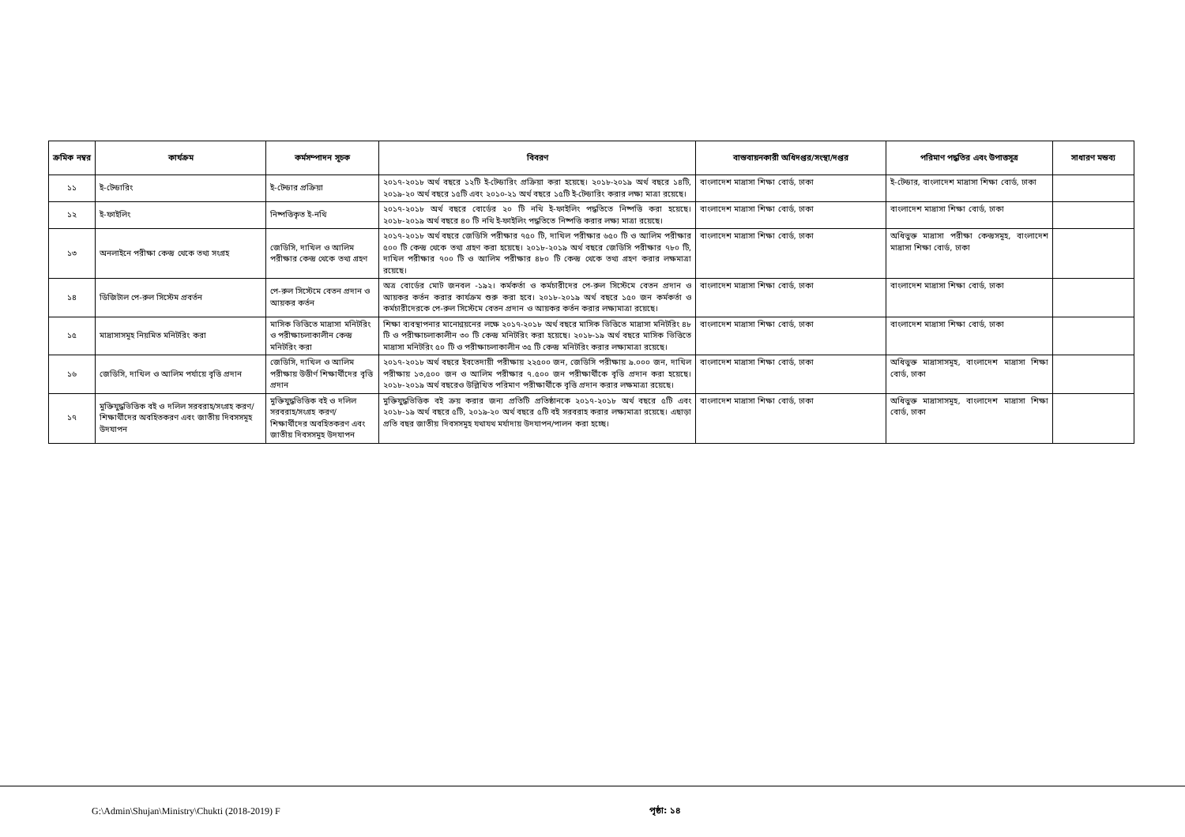| ক্রমিক নম্বর | কার্যক্রম | কর্মসম্পাদন সূচক | বিবরণ | বাস্তবায়নকারী অধিদপ্তর/সংস্থা/দপ্তর | পরিমাণ পদ্ধতির এবং উপাত্তসূত্র | সাধারণ মন্তব্য |
| --- | --- | --- | --- | --- | --- | --- |
| ১১ | ই-টেন্ডারিং | ই-টেন্ডার প্রক্রিয়া | ২০১৭-২০১৮ অর্থ বছরে ১২টি ই-টেন্ডারিং প্রক্রিয়া করা হয়েছে। ২০১৮-২০১৯ অর্থ বছরে ১৪টি, ২০১৯-২০ অর্থ বছরে ১৫টি এবং ২০১০-২১ অর্থ বছরে ১৫টি ই-টেন্ডারিং করার লক্ষ্য মাত্রা রয়েছে। | বাংলাদেশ মাদ্রাসা শিক্ষা বোর্ড, ঢাকা | ই-টেন্ডার, বাংলাদেশ মাদ্রাসা শিক্ষা বোর্ড, ঢাকা | |
| ১২ | ই-ফাইলিং | নিষ্পত্তিকৃত ই-নথি | ২০১৭-২০১৮ অর্থ বছরে বোর্ডের ২০ টি নথি ই-ফাইলিং পদ্ধতিতে নিষ্পত্তি করা হয়েছে। ২০১৮-২০১৯ অর্থ বছরে ৪০ টি নথি ই-ফাইলিং পদ্ধতিতে নিষ্পত্তি করার লক্ষ্য মাত্রা রয়েছে। | বাংলাদেশ মাদ্রাসা শিক্ষা বোর্ড, ঢাকা | বাংলাদেশ মাদ্রাসা শিক্ষা বোর্ড, ঢাকা | |
| ১৩ | অনলাইনে পরীক্ষা কেন্দ্র থেকে তথ্য সংগ্রহ | জেডিসি, দাখিল ও আলিম পরীক্ষার কেন্দ্র থেকে তথ্য গ্রহণ | ২০১৭-২০১৮ অর্থ বছরে জেডিসি পরীক্ষার ৭৫০ টি, দাখিল পরীক্ষার ৬৫০ টি ও আলিম পরীক্ষার ৫০০ টি কেন্দ্র থেকে তথ্য গ্রহণ করা হয়েছে। ২০১৮-২০১৯ অর্থ বছরে জেডিসি পরীক্ষার ৭৮০ টি, দাখিল পরীক্ষার ৭০০ টি ও আলিম পরীক্ষার ৪৮০ টি কেন্দ্র থেকে তথ্য গ্রহণ করার লক্ষমাত্রা রয়েছে। | বাংলাদেশ মাদ্রাসা শিক্ষা বোর্ড, ঢাকা | অধিভুক্ত মাদ্রাসা পরীক্ষা কেন্দ্রসমূহ, বাংলাদেশ মাদ্রাসা শিক্ষা বোর্ড, ঢাকা | |
| ১৪ | ডিজিটাল পে-রুল সিস্টেম প্রবর্তন | পে-রুল সিস্টেমে বেতন প্রদান ও আয়কর কর্তন | অত্র বোর্ডের মোট জনবল -১৯২। কর্মকর্তা ও কর্মচারীদের পে-রুল সিস্টেমে বেতন প্রদান ও আয়কর কর্তন করার কার্যক্রম শুরু করা হবে। ২০১৮-২০১৯ অর্থ বছরে ১৫০ জন কর্মকর্তা ও কর্মচারীদেরকে পে-রুল সিস্টেমে বেতন প্রদান ও আয়কর কর্তন করার লক্ষ্যমাত্রা রয়েছে। | বাংলাদেশ মাদ্রাসা শিক্ষা বোর্ড, ঢাকা | বাংলাদেশ মাদ্রাসা শিক্ষা বোর্ড, ঢাকা | |
| ১৫ | মাদ্রাসাসমূহ নিয়মিত মনিটরিং করা | মাসিক ভিত্তিতে মাদ্রাসা মনিটরিং ও পরীক্ষাচলাকালীন কেন্দ্র মনিটরিং করা | শিক্ষা ব্যবস্থাপনার মানোন্নয়নের লক্ষে ২০১৭-২০১৮ অর্থ বছরে মাসিক ভিত্তিতে মাদ্রাসা মনিটরিং ৪৮ টি ও পরীক্ষাচলাকালীন ৩০ টি কেন্দ্র মনিটরিং করা হয়েছে। ২০১৮-১৯ অর্থ বছরে মাসিক ভিত্তিতে মাদ্রাসা মনিটরিং ৫০ টি ও পরীক্ষাচলাকালীন ৩৫ টি কেন্দ্র মনিটরিং করার লক্ষ্যমাত্রা রয়েছে। | বাংলাদেশ মাদ্রাসা শিক্ষা বোর্ড, ঢাকা | বাংলাদেশ মাদ্রাসা শিক্ষা বোর্ড, ঢাকা | |
| ১৬ | জেডিসি, দাখিল ও আলিম পর্যায়ে বৃত্তি প্রদান | জেডিসি, দাখিল ও আলিম পরীক্ষায় উত্তীর্ণ শিক্ষার্থীদের বৃত্তি প্রদান | ২০১৭-২০১৮ অর্থ বছরে ইবতেদায়ী পরীক্ষায় ২২৫০০ জন, জেডিসি পরীক্ষায় ৯.০০০ জন, দাখিল পরীক্ষায় ১৩,৫০০ জন ও আলিম পরীক্ষার ৭.৫০০ জন পরীক্ষার্থীকে বৃত্তি প্রদান করা হয়েছে। ২০১৮-২০১৯ অর্থ বছরেও উল্লিখিত পরিমাণ পরীক্ষার্থীকে বৃত্তি প্রদান করার লক্ষমাত্রা রয়েছে। | বাংলাদেশ মাদ্রাসা শিক্ষা বোর্ড, ঢাকা | অধিভুক্ত মাদ্রাসাসমূহ, বাংলাদেশ মাদ্রাসা শিক্ষা বোর্ড, ঢাকা | |
| ১৭ | মুক্তিযুদ্ধভিত্তিক বই ও দলিল সরবরাহ/সংগ্রহ করণ/ শিক্ষার্থীদের অবহিতকরণ এবং জাতীয় দিবসসমূহ উদযাপন | মুক্তিযুদ্ধভিত্তিক বই ও দলিল সরবরাহ/সংগ্রহ করণ/ শিক্ষার্থীদের অবহিতকরণ এবং জাতীয় দিবসসমূহ উদযাপন | মুক্তিযুদ্ধভিত্তিক বই ক্রয় করার জন্য প্রতিটি প্রতিষ্ঠানকে ২০১৭-২০১৮ অর্থ বছরে ৫টি এবং ২০১৮-১৯ অর্থ বছরে ৫টি, ২০১৯-২০ অর্থ বছরে ৫টি বই সরবরাহ করার লক্ষ্যমাত্রা রয়েছে। এছাড়া প্রতি বছর জাতীয় দিবসসমূহ যথাযথ মর্যাদায় উদযাপন/পালন করা হচ্ছে। | বাংলাদেশ মাদ্রাসা শিক্ষা বোর্ড, ঢাকা | অধিভুক্ত মাদ্রাসাসমূহ, বাংলাদেশ মাদ্রাসা শিক্ষা বোর্ড, ঢাকা | |
G:\Admin\Shujan\Ministry\Chukti (2018-2019) F
পৃষ্ঠা: ১৪